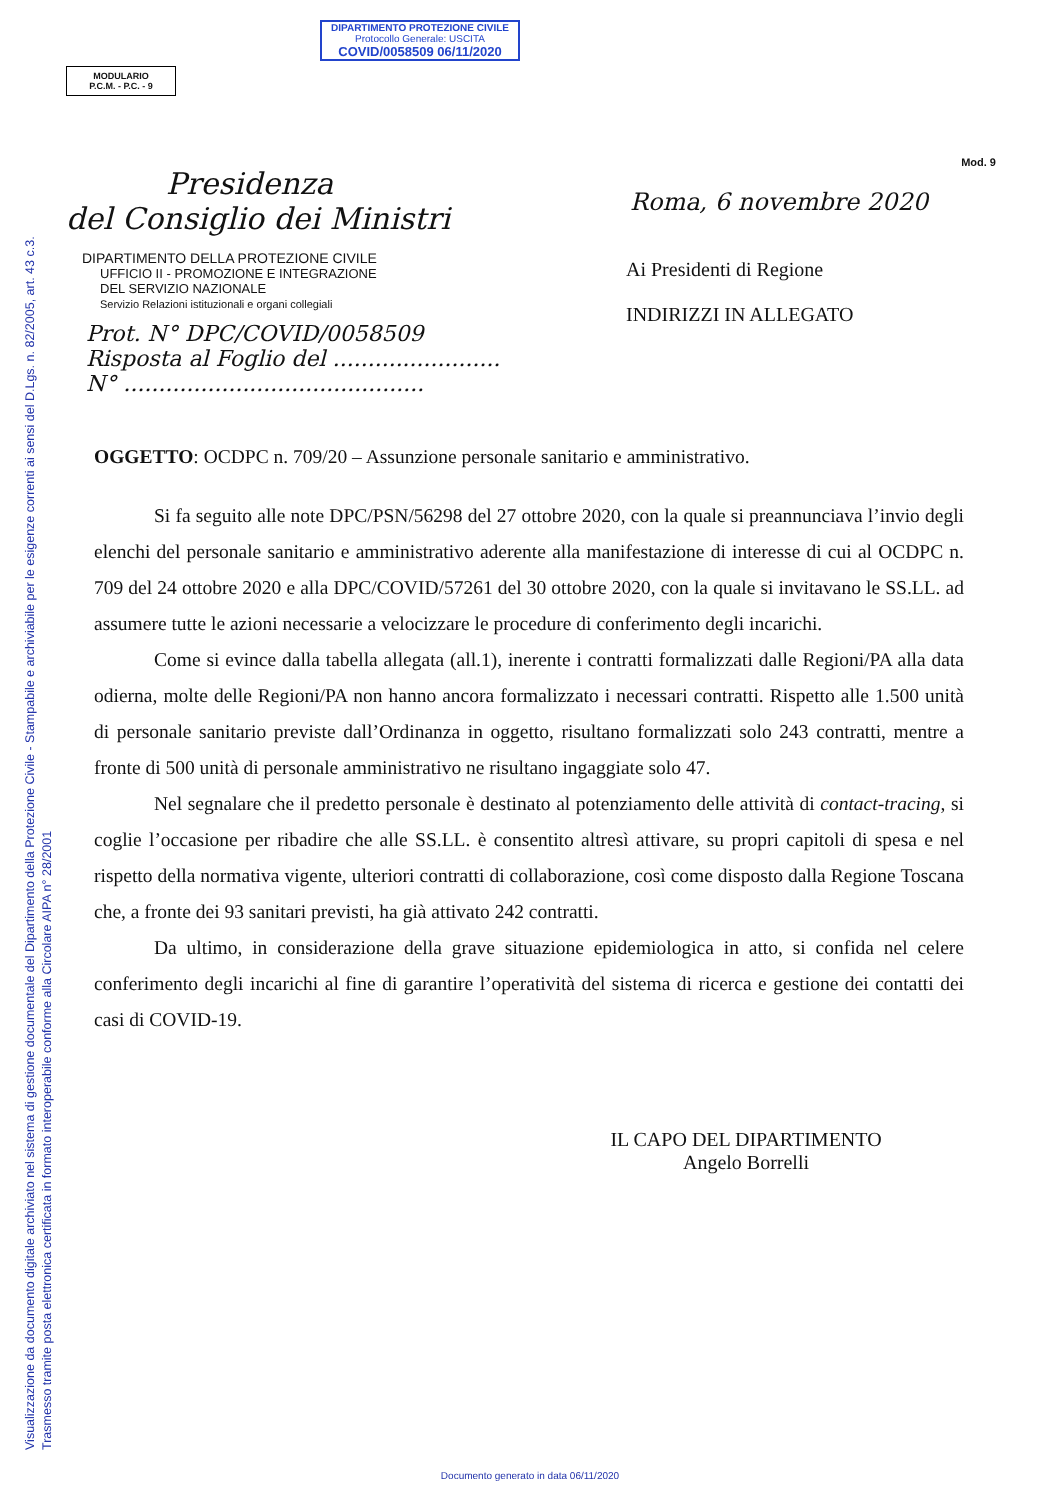Visualizzazione da documento digitale archiviato nel sistema di gestione documentale del Dipartimento della Protezione Civile - Stampabile e archiviabile per le esigenze correnti ai sensi del D.Lgs. n. 82/2005, art. 43 c.3.
Trasmesso tramite posta elettronica certificata in formato interoperabile conforme alla Circolare AIPA n° 28/2001
DIPARTIMENTO PROTEZIONE CIVILE
Protocollo Generale: USCITA
COVID/0058509 06/11/2020
MODULARIO
P.C.M. - P.C. - 9
Presidenza
del Consiglio dei Ministri
DIPARTIMENTO DELLA PROTEZIONE CIVILE
UFFICIO II - PROMOZIONE E INTEGRAZIONE
DEL SERVIZIO NAZIONALE
Servizio Relazioni istituzionali e organi collegiali
Prot. N° DPC/COVID/0058509
Risposta al Foglio del ........................
N° ...........................................
Mod. 9
Roma, 6 novembre 2020
Ai Presidenti di Regione
INDIRIZZI IN ALLEGATO
OGGETTO: OCDPC n. 709/20 – Assunzione personale sanitario e amministrativo.
Si fa seguito alle note DPC/PSN/56298 del 27 ottobre 2020, con la quale si preannunciava l’invio degli elenchi del personale sanitario e amministrativo aderente alla manifestazione di interesse di cui al OCDPC n. 709 del 24 ottobre 2020 e alla DPC/COVID/57261 del 30 ottobre 2020, con la quale si invitavano le SS.LL. ad assumere tutte le azioni necessarie a velocizzare le procedure di conferimento degli incarichi.
Come si evince dalla tabella allegata (all.1), inerente i contratti formalizzati dalle Regioni/PA alla data odierna, molte delle Regioni/PA non hanno ancora formalizzato i necessari contratti. Rispetto alle 1.500 unità di personale sanitario previste dall’Ordinanza in oggetto, risultano formalizzati solo 243 contratti, mentre a fronte di 500 unità di personale amministrativo ne risultano ingaggiate solo 47.
Nel segnalare che il predetto personale è destinato al potenziamento delle attività di contact-tracing, si coglie l’occasione per ribadire che alle SS.LL. è consentito altresì attivare, su propri capitoli di spesa e nel rispetto della normativa vigente, ulteriori contratti di collaborazione, così come disposto dalla Regione Toscana che, a fronte dei 93 sanitari previsti, ha già attivato 242 contratti.
Da ultimo, in considerazione della grave situazione epidemiologica in atto, si confida nel celere conferimento degli incarichi al fine di garantire l’operatività del sistema di ricerca e gestione dei contatti dei casi di COVID-19.
IL CAPO DEL DIPARTIMENTO
Angelo Borrelli
Documento generato in data 06/11/2020